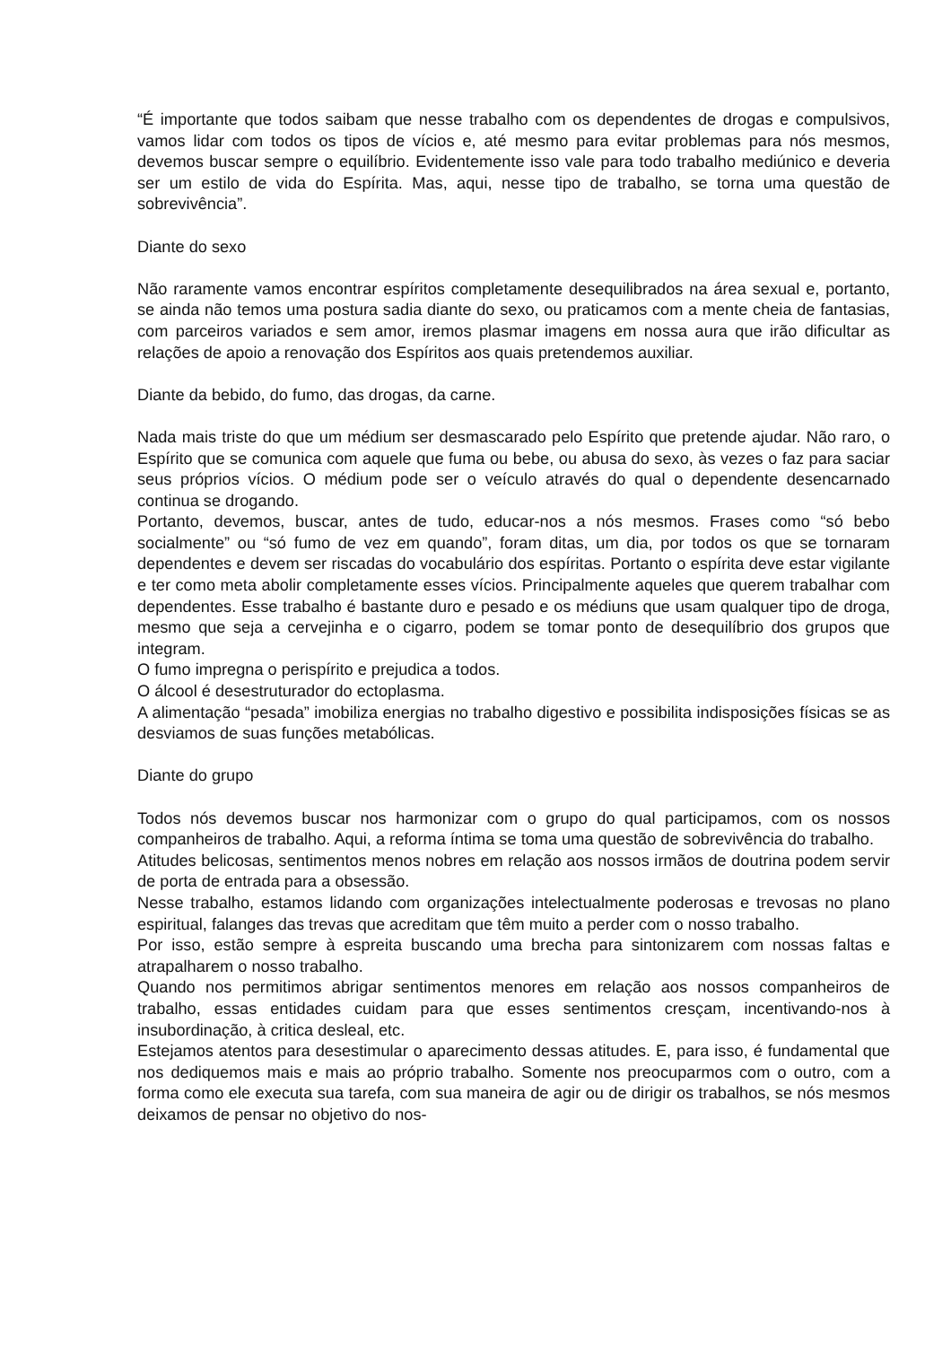“É importante que todos saibam que nesse trabalho com os dependentes de drogas e compulsivos, vamos lidar com todos os tipos de vícios e, até mesmo para evitar problemas para nós mesmos, devemos buscar sempre o equilíbrio. Evidentemente isso vale para todo trabalho mediúnico e deveria ser um estilo de vida do Espírita. Mas, aqui, nesse tipo de trabalho, se torna uma questão de sobrevivência”.
Diante do sexo
Não raramente vamos encontrar espíritos completamente desequilibrados na área sexual e, portanto, se ainda não temos uma postura sadia diante do sexo, ou praticamos com a mente cheia de fantasias, com parceiros variados e sem amor, iremos plasmar imagens em nossa aura que irão dificultar as relações de apoio a renovação dos Espíritos aos quais pretendemos auxiliar.
Diante da bebido, do fumo, das drogas, da carne.
Nada mais triste do que um médium ser desmascarado pelo Espírito que pretende ajudar. Não raro, o Espírito que se comunica com aquele que fuma ou bebe, ou abusa do sexo, às vezes o faz para saciar seus próprios vícios. O médium pode ser o veículo através do qual o dependente desencarnado continua se drogando.
Portanto, devemos, buscar, antes de tudo, educar-nos a nós mesmos. Frases como “só bebo socialmente” ou “só fumo de vez em quando”, foram ditas, um dia, por todos os que se tornaram dependentes e devem ser riscadas do vocabulário dos espíritas. Portanto o espírita deve estar vigilante e ter como meta abolir completamente esses vícios. Principalmente aqueles que querem trabalhar com dependentes. Esse trabalho é bastante duro e pesado e os médiuns que usam qualquer tipo de droga, mesmo que seja a cervejinha e o cigarro, podem se tomar ponto de desequilíbrio dos grupos que integram.
O fumo impregna o perispírito e prejudica a todos.
O álcool é desestruturador do ectoplasma.
A alimentação “pesada” imobiliza energias no trabalho digestivo e possibilita indisposições físicas se as desviamos de suas funções metabólicas.
Diante do grupo
Todos nós devemos buscar nos harmonizar com o grupo do qual participamos, com os nossos companheiros de trabalho. Aqui, a reforma íntima se toma uma questão de sobrevivência do trabalho.
Atitudes belicosas, sentimentos menos nobres em relação aos nossos irmãos de doutrina podem servir de porta de entrada para a obsessão.
Nesse trabalho, estamos lidando com organizações intelectualmente poderosas e trevosas no plano espiritual, falanges das trevas que acreditam que têm muito a perder com o nosso trabalho.
Por isso, estão sempre à espreita buscando uma brecha para sintonizarem com nossas faltas e atrapalharem o nosso trabalho.
Quando nos permitimos abrigar sentimentos menores em relação aos nossos companheiros de trabalho, essas entidades cuidam para que esses sentimentos cresçam, incentivando-nos à insubordinação, à critica desleal, etc.
Estejamos atentos para desestimular o aparecimento dessas atitudes. E, para isso, é fundamental que nos dediquemos mais e mais ao próprio trabalho. Somente nos preocuparmos com o outro, com a forma como ele executa sua tarefa, com sua maneira de agir ou de dirigir os trabalhos, se nós mesmos deixamos de pensar no objetivo do nos-